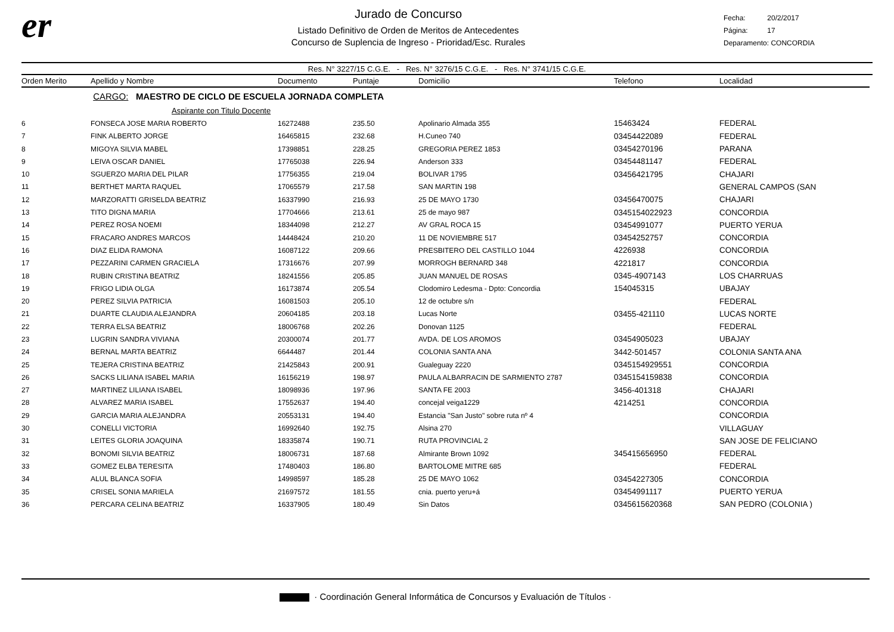er
Jurado de Concurso
Listado Definitivo de Orden de Meritos de Antecedentes
Concurso de Suplencia de Ingreso - Prioridad/Esc. Rurales
Fecha: 20/2/2017
Página: 17
Deparamento: CONCORDIA
Res. N° 3227/15 C.G.E. - Res. N° 3276/15 C.G.E. - Res. N° 3741/15 C.G.E.
| Orden Merito | Apellido y Nombre | Documento | Puntaje | Domicilio | Telefono | Localidad |
| --- | --- | --- | --- | --- | --- | --- |
| | CARGO: MAESTRO DE CICLO DE ESCUELA JORNADA COMPLETA | | | | | |
| | Aspirante con Titulo Docente | | | | | |
| 6 | FONSECA JOSE MARIA ROBERTO | 16272488 | 235.50 | Apolinario Almada 355 | 15463424 | FEDERAL |
| 7 | FINK ALBERTO JORGE | 16465815 | 232.68 | H.Cuneo 740 | 03454422089 | FEDERAL |
| 8 | MIGOYA SILVIA MABEL | 17398851 | 228.25 | GREGORIA PEREZ 1853 | 03454270196 | PARANA |
| 9 | LEIVA OSCAR DANIEL | 17765038 | 226.94 | Anderson 333 | 03454481147 | FEDERAL |
| 10 | SGUERZO MARIA DEL PILAR | 17756355 | 219.04 | BOLIVAR 1795 | 03456421795 | CHAJARI |
| 11 | BERTHET MARTA RAQUEL | 17065579 | 217.58 | SAN MARTIN 198 | | GENERAL CAMPOS (SAN |
| 12 | MARZORATTI GRISELDA BEATRIZ | 16337990 | 216.93 | 25 DE MAYO 1730 | 03456470075 | CHAJARI |
| 13 | TITO DIGNA MARIA | 17704666 | 213.61 | 25 de mayo 987 | 0345154022923 | CONCORDIA |
| 14 | PEREZ ROSA NOEMI | 18344098 | 212.27 | AV GRAL ROCA 15 | 03454991077 | PUERTO YERUA |
| 15 | FRACARO ANDRES MARCOS | 14448424 | 210.20 | 11 DE NOVIEMBRE 517 | 03454252757 | CONCORDIA |
| 16 | DIAZ ELIDA RAMONA | 16087122 | 209.66 | PRESBITERO DEL CASTILLO 1044 | 4226938 | CONCORDIA |
| 17 | PEZZARINI CARMEN GRACIELA | 17316676 | 207.99 | MORROGH BERNARD 348 | 4221817 | CONCORDIA |
| 18 | RUBIN CRISTINA BEATRIZ | 18241556 | 205.85 | JUAN MANUEL DE ROSAS | 0345-4907143 | LOS CHARRUAS |
| 19 | FRIGO LIDIA OLGA | 16173874 | 205.54 | Clodomiro Ledesma - Dpto: Concordia | 154045315 | UBAJAY |
| 20 | PEREZ SILVIA PATRICIA | 16081503 | 205.10 | 12 de octubre s/n | | FEDERAL |
| 21 | DUARTE CLAUDIA ALEJANDRA | 20604185 | 203.18 | Lucas Norte | 03455-421110 | LUCAS NORTE |
| 22 | TERRA ELSA BEATRIZ | 18006768 | 202.26 | Donovan 1125 | | FEDERAL |
| 23 | LUGRIN SANDRA VIVIANA | 20300074 | 201.77 | AVDA. DE LOS AROMOS | 03454905023 | UBAJAY |
| 24 | BERNAL MARTA BEATRIZ | 6644487 | 201.44 | COLONIA SANTA ANA | 3442-501457 | COLONIA SANTA ANA |
| 25 | TEJERA CRISTINA BEATRIZ | 21425843 | 200.91 | Gualeguay 2220 | 0345154929551 | CONCORDIA |
| 26 | SACKS LILIANA ISABEL MARIA | 16156219 | 198.97 | PAULA ALBARRACIN DE SARMIENTO 2787 | 0345154159838 | CONCORDIA |
| 27 | MARTINEZ LILIANA ISABEL | 18098936 | 197.96 | SANTA FE 2003 | 3456-401318 | CHAJARI |
| 28 | ALVAREZ MARIA ISABEL | 17552637 | 194.40 | concejal veiga1229 | 4214251 | CONCORDIA |
| 29 | GARCIA MARIA ALEJANDRA | 20553131 | 194.40 | Estancia "San Justo" sobre ruta nº 4 | | CONCORDIA |
| 30 | CONELLI VICTORIA | 16992640 | 192.75 | Alsina 270 | | VILLAGUAY |
| 31 | LEITES GLORIA JOAQUINA | 18335874 | 190.71 | RUTA PROVINCIAL 2 | | SAN JOSE DE FELICIANO |
| 32 | BONOMI SILVIA BEATRIZ | 18006731 | 187.68 | Almirante Brown 1092 | 345415656950 | FEDERAL |
| 33 | GOMEZ ELBA TERESITA | 17480403 | 186.80 | BARTOLOME MITRE 685 | | FEDERAL |
| 34 | ALUL BLANCA SOFIA | 14998597 | 185.28 | 25 DE MAYO 1062 | 03454227305 | CONCORDIA |
| 35 | CRISEL SONIA MARIELA | 21697572 | 181.55 | cnia. puerto yeru+á | 03454991117 | PUERTO YERUA |
| 36 | PERCARA CELINA BEATRIZ | 16337905 | 180.49 | Sin Datos | 0345615620368 | SAN PEDRO (COLONIA ) |
· Coordinación General Informática de Concursos y Evaluación de Títulos ·